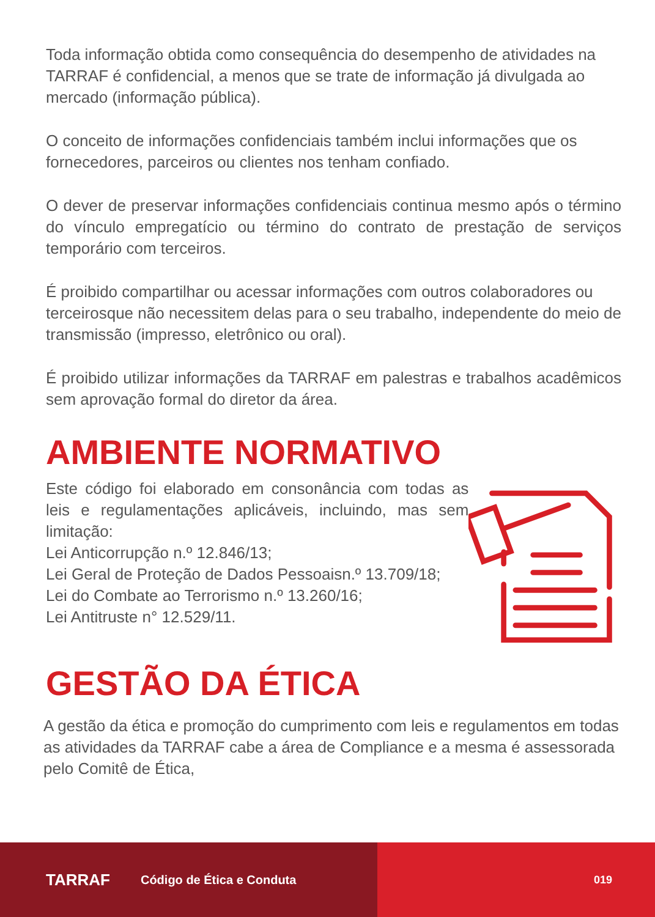Toda informação obtida como consequência do desempenho de atividades na TARRAF é confidencial, a menos que se trate de informação já divulgada ao mercado (informação pública).
O conceito de informações confidenciais também inclui informações que os fornecedores, parceiros ou clientes nos tenham confiado.
O dever de preservar informações confidenciais continua mesmo após o término do vínculo empregatício ou término do contrato de prestação de serviços temporário com terceiros.
É proibido compartilhar ou acessar informações com outros colaboradores ou terceirosque não necessitem delas para o seu trabalho, independente do meio de transmissão (impresso, eletrônico ou oral).
É proibido utilizar informações da TARRAF em palestras e trabalhos acadêmicos sem aprovação formal do diretor da área.
AMBIENTE NORMATIVO
Este código foi elaborado em consonância com todas as leis e regulamentações aplicáveis, incluindo, mas sem limitação:
Lei Anticorrupção n.º 12.846/13;
Lei Geral de Proteção de Dados Pessoaisn.º 13.709/18;
Lei do Combate ao Terrorismo n.º 13.260/16;
Lei Antitruste n° 12.529/11.
GESTÃO DA ÉTICA
A gestão da ética e promoção do cumprimento com leis e regulamentos em todas as atividades da TARRAF cabe a área de Compliance e a mesma é assessorada pelo Comitê de Ética,
TARRAF Código de Ética e Conduta 019